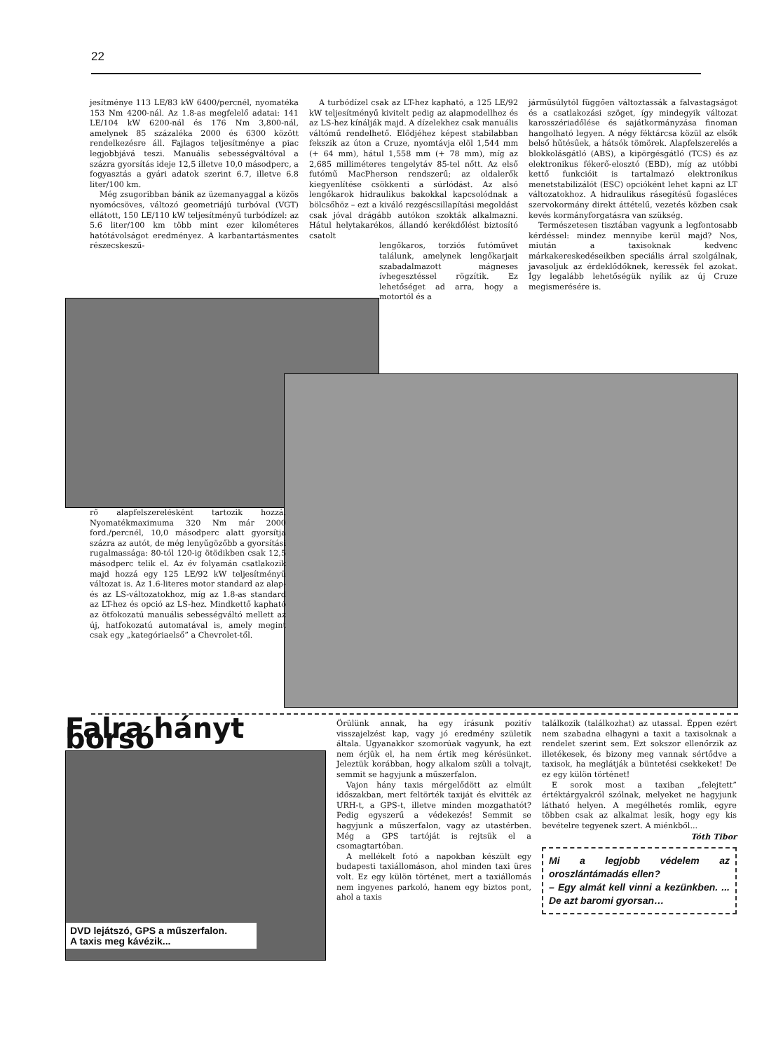22
jesítménye 113 LE/83 kW 6400/percnél, nyomatéka 153 Nm 4200-nál. Az 1.8-as megfelelő adatai: 141 LE/104 kW 6200-nál és 176 Nm 3,800-nál, amelynek 85 százaléka 2000 és 6300 között rendelkezésre áll. Fajlagos teljesítménye a piac legjobbjává teszi. Manuális sebességváltóval a százra gyorsítás ideje 12,5 illetve 10,0 másodperc, a fogyasztás a gyári adatok szerint 6.7, illetve 6.8 liter/100 km.
Még zsugoribban bánik az üzemanyaggal a közös nyomócsöves, változó geometriájú turbóval (VGT) ellátott, 150 LE/110 kW teljesítményű turbódízel: az 5.6 liter/100 km több mint ezer kilométeres hatótávolságot eredményez. A karbantartásmentes részecskeszű-
A turbódízel csak az LT-hez kapható, a 125 LE/92 kW teljesítményű kivitelt pedig az alapmodellhez és az LS-hez kínálják majd. A dízelekhez csak manuális váltómű rendelhető. Elődjéhez képest stabilabban fekszik az úton a Cruze, nyomtávja elöl 1,544 mm (+ 64 mm), hátul 1,558 mm (+ 78 mm), míg az 2,685 milliméteres tengelytáv 85-tel nőtt. Az első futómű MacPherson rendszerű; az oldalerők kiegyenlítése csökkenti a súrlódást. Az alsó lengőkarok hidraulikus bakokkal kapcsolódnak a bölcsőhöz – ezt a kiváló rezgéscsillapítási megoldást csak jóval drágább autókon szokták alkalmazni. Hátul helytakarékos, állandó kerékdőlést biztosító csatolt
lengőkaros, torziós futóművet találunk, amelynek lengőkarjait szabadalmazott mágneses ívhegesztéssel rögzítik. Ez lehetőséget ad arra, hogy a motortól és a
járműsúlytól függően változtassák a falvastagságot és a csatlakozási szöget, így mindegyik változat karosszériadőlése és sajátkormányzása finoman hangolható legyen. A négy féktárcsa közül az elsők belső hűtésűek, a hátsók tömörek. Alapfelszerelés a blokkolásgátló (ABS), a kipörgésgátló (TCS) és az elektronikus fékerő-elosztó (EBD), míg az utóbbi kettő funkcióit is tartalmazó elektronikus menetstabilizálót (ESC) opcióként lehet kapni az LT változatokhoz. A hidraulikus rásegítésű fogasléces szervokormány direkt áttételű, vezetés közben csak kevés kormányforgatásra van szükség.
Természetesen tisztában vagyunk a legfontosabb kérdéssel: mindez mennyibe kerül majd? Nos, miután a taxisoknak kedvenc márkakereskedéseikben speciális árral szolgálnak, javasoljuk az érdeklődőknek, keressék fel azokat. Így legalább lehetőségük nyílik az új Cruze megismerésére is.
rő alapfelszerelésként tartozik hozzá. Nyomatékmaximuma 320 Nm már 2000 ford./percnél, 10,0 másodperc alatt gyorsítja százra az autót, de még lenyűgözőbb a gyorsítási rugalmassága: 80-tól 120-ig ötödikben csak 12,5 másodperc telik el. Az év folyamán csatlakozik majd hozzá egy 125 LE/92 kW teljesítményű változat is. Az 1.6-literes motor standard az alap- és az LS-változatokhoz, míg az 1.8-as standard az LT-hez és opció az LS-hez. Mindkettő kapható az ötfokozatú manuális sebességváltó mellett az új, hatfokozatú automatával is, amely megint csak egy „kategóriaelső” a Chevrolet-től.
Falra hányt borsó
DVD lejátszó, GPS a műszerfalon.
A taxis meg kávézik...
Örülünk annak, ha egy írásunk pozitív visszajelzést kap, vagy jó eredmény születik általa. Ugyanakkor szomorúak vagyunk, ha ezt nem érjük el, ha nem értik meg kérésünket. Jeleztük korábban, hogy alkalom szüli a tolvajt, semmit se hagyjunk a műszerfalon.
Vajon hány taxis mérgelődött az elmúlt időszakban, mert feltörték taxiját és elvitték az URH-t, a GPS-t, illetve minden mozgathatót? Pedig egyszerű a védekezés! Semmit se hagyjunk a műszerfalon, vagy az utastérben. Még a GPS tartóját is rejtsük el a csomagtartóban.
A mellékelt fotó a napokban készült egy budapesti taxiállomáson, ahol minden taxi üres volt. Ez egy külön történet, mert a taxiállomás nem ingyenes parkoló, hanem egy biztos pont, ahol a taxis
találkozik (találkozhat) az utassal. Éppen ezért nem szabadna elhagyni a taxit a taxisoknak a rendelet szerint sem. Ezt sokszor ellenőrzik az illetékesek, és bizony meg vannak sértődve a taxisok, ha meglátják a büntetési csekkeket! De ez egy külön történet!
E sorok most a taxiban „felejtett” értéktárgyakról szólnak, melyeket ne hagyjunk látható helyen. A megélhetés romlik, egyre többen csak az alkalmat lesik, hogy egy kis bevételre tegyenek szert. A miénkből...
Tóth Tibor
Mi a legjobb védelem az oroszlántámadás ellen?
– Egy almát kell vinni a kezünkben. ... De azt baromi gyorsan…